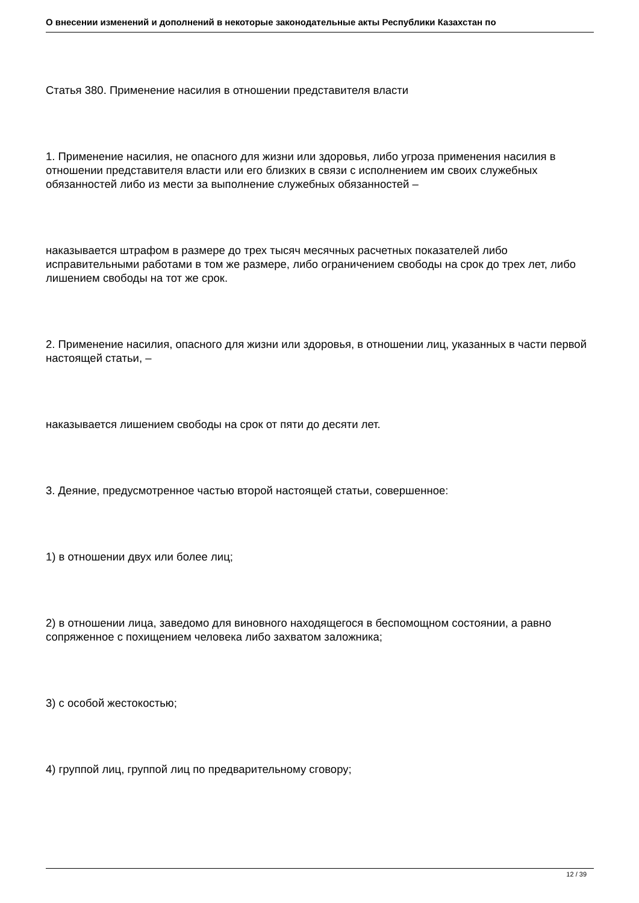О внесении изменений и дополнений в некоторые законодательные акты Республики Казахстан по
Статья 380. Применение насилия в отношении представителя власти
1. Применение насилия, не опасного для жизни или здоровья, либо угроза применения насилия в отношении представителя власти или его близких в связи с исполнением им своих служебных обязанностей либо из мести за выполнение служебных обязанностей –
наказывается штрафом в размере до трех тысяч месячных расчетных показателей либо исправительными работами в том же размере, либо ограничением свободы на срок до трех лет, либо лишением свободы на тот же срок.
2. Применение насилия, опасного для жизни или здоровья, в отношении лиц, указанных в части первой настоящей статьи, –
наказывается лишением свободы на срок от пяти до десяти лет.
3. Деяние, предусмотренное частью второй настоящей статьи, совершенное:
1) в отношении двух или более лиц;
2) в отношении лица, заведомо для виновного находящегося в беспомощном состоянии, а равно сопряженное с похищением человека либо захватом заложника;
3) с особой жестокостью;
4) группой лиц, группой лиц по предварительному сговору;
12 / 39